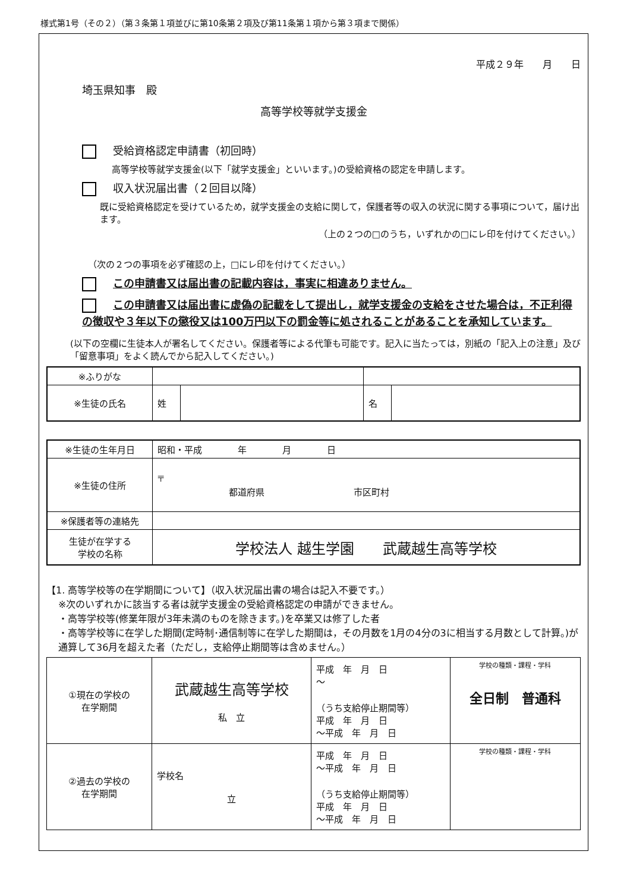様式第1号（その２）（第３条第１項並びに第10条第２項及び第11条第１項から第３項まで関係）
平成２９年　　月　　日
埼玉県知事　殿
高等学校等就学支援金
受給資格認定申請書（初回時）
高等学校等就学支援金(以下「就学支援金」といいます。)の受給資格の認定を申請します。
収入状況届出書（２回目以降）
既に受給資格認定を受けているため，就学支援金の支給に関して，保護者等の収入の状況に関する事項について，届け出ます。
（上の２つの□のうち，いずれかの□にレ印を付けてください。）
（次の２つの事項を必ず確認の上，□にレ印を付けてください。）
この申請書又は届出書の記載内容は，事実に相違ありません。
この申請書又は届出書に虚偽の記載をして提出し，就学支援金の支給をさせた場合は，不正利得の徴収や３年以下の懲役又は100万円以下の罰金等に処されることがあることを承知しています。
(以下の空欄に生徒本人が署名してください。保護者等による代筆も可能です。記入に当たっては，別紙の「記入上の注意」及び「留意事項」をよく読んでから記入してください。)
| ※ふりがな | | | | |
| ※生徒の氏名 | 姓 | | 名 | |
| ※生徒の生年月日 | 昭和・平成 年 月 日 |
| ※生徒の住所 | 〒 都道府県 市区町村 |
| ※保護者等の連絡先 | |
| 生徒が在学する 学校の名称 | 学校法人 越生学園 武蔵越生高等学校 |
【1. 高等学校等の在学期間について】（収入状況届出書の場合は記入不要です。）
※次のいずれかに該当する者は就学支援金の受給資格認定の申請ができません。
・高等学校等(修業年限が3年未満のものを除きます。)を卒業又は修了した者
・高等学校等に在学した期間(定時制･通信制等に在学した期間は，その月数を1月の4分の3に相当する月数として計算。)が通算して36月を超えた者（ただし，支給停止期間等は含めません。）
| ①現在の学校の 在学期間 | 武蔵越生高等学校 私 立 | 平成 年 月 日 ～ （うち支給停止期間等） 平成 年 月 日 ～平成 年 月 日 | 学校の種類・課程・学科 全日制 普通科 |
| ②過去の学校の 在学期間 | 学校名 立 | 平成 年 月 日 ～平成 年 月 日 （うち支給停止期間等） 平成 年 月 日 ～平成 年 月 日 | 学校の種類・課程・学科 |